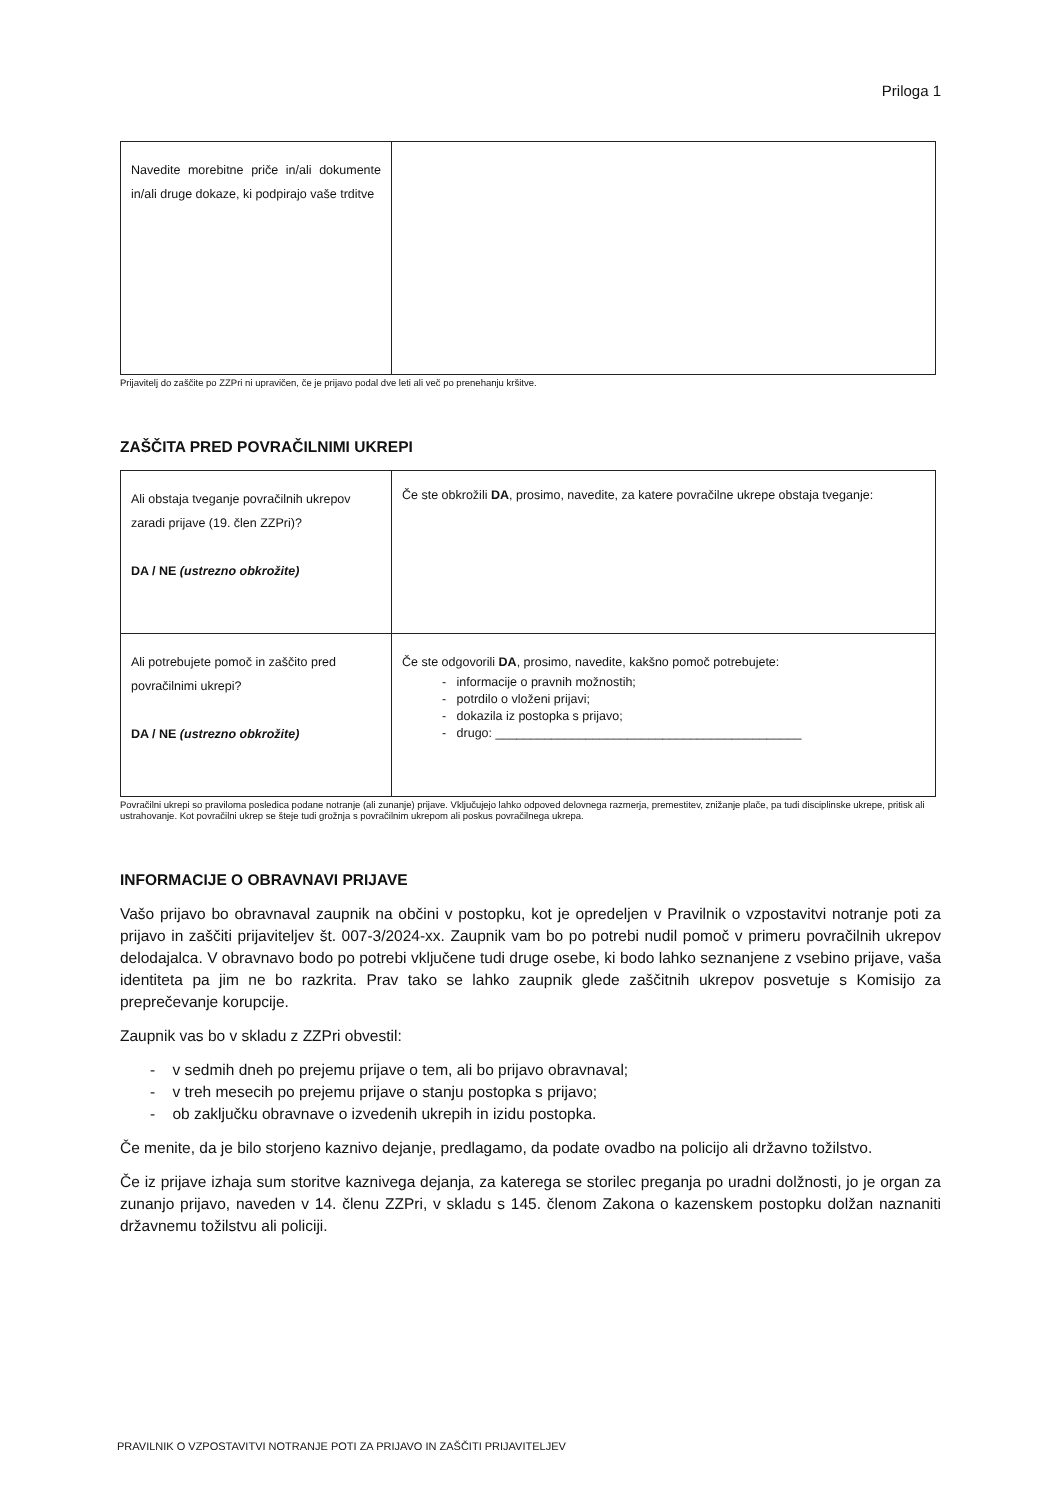Priloga 1
| Navedite morebitne priče in/ali dokumente in/ali druge dokaze, ki podpirajo vaše trditve | |
Prijavitelj do zaščite po ZZPri ni upravičen, če je prijavo podal dve leti ali več po prenehanju kršitve.
ZAŠČITA PRED POVRAČILNIMI UKREPI
| Ali obstaja tveganje povračilnih ukrepov zaradi prijave (19. člen ZZPri)? DA / NE (ustrezno obkrožite) | Če ste obkrožili DA , prosimo, navedite, za katere povračilne ukrepe obstaja tveganje: |
| Ali potrebujete pomoč in zaščito pred povračilnimi ukrepi? DA / NE (ustrezno obkrožite) | Če ste odgovorili DA , prosimo, navedite, kakšno pomoč potrebujete: - informacije o pravnih možnostih; - potrdilo o vloženi prijavi; - dokazila iz postopka s prijavo; - drugo: ____________________________________________ |
Povračilni ukrepi so praviloma posledica podane notranje (ali zunanje) prijave. Vključujejo lahko odpoved delovnega razmerja, premestitev, znižanje plače, pa tudi disciplinske ukrepe, pritisk ali ustrahovanje. Kot povračilni ukrep se šteje tudi grožnja s povračilnim ukrepom ali poskus povračilnega ukrepa.
INFORMACIJE O OBRAVNAVI PRIJAVE
Vašo prijavo bo obravnaval zaupnik na občini v postopku, kot je opredeljen v Pravilnik o vzpostavitvi notranje poti za prijavo in zaščiti prijaviteljev št. 007-3/2024-xx. Zaupnik vam bo po potrebi nudil pomoč v primeru povračilnih ukrepov delodajalca. V obravnavo bodo po potrebi vključene tudi druge osebe, ki bodo lahko seznanjene z vsebino prijave, vaša identiteta pa jim ne bo razkrita. Prav tako se lahko zaupnik glede zaščitnih ukrepov posvetuje s Komisijo za preprečevanje korupcije.
Zaupnik vas bo v skladu z ZZPri obvestil:
- v sedmih dneh po prejemu prijave o tem, ali bo prijavo obravnaval;
- v treh mesecih po prejemu prijave o stanju postopka s prijavo;
- ob zaključku obravnave o izvedenih ukrepih in izidu postopka.
Če menite, da je bilo storjeno kaznivo dejanje, predlagamo, da podate ovadbo na policijo ali državno tožilstvo.
Če iz prijave izhaja sum storitve kaznivega dejanja, za katerega se storilec preganja po uradni dolžnosti, jo je organ za zunanjo prijavo, naveden v 14. členu ZZPri, v skladu s 145. členom Zakona o kazenskem postopku dolžan naznaniti državnemu tožilstvu ali policiji.
PRAVILNIK O VZPOSTAVITVI NOTRANJE POTI ZA PRIJAVO IN ZAŠČITI PRIJAVITELJEV